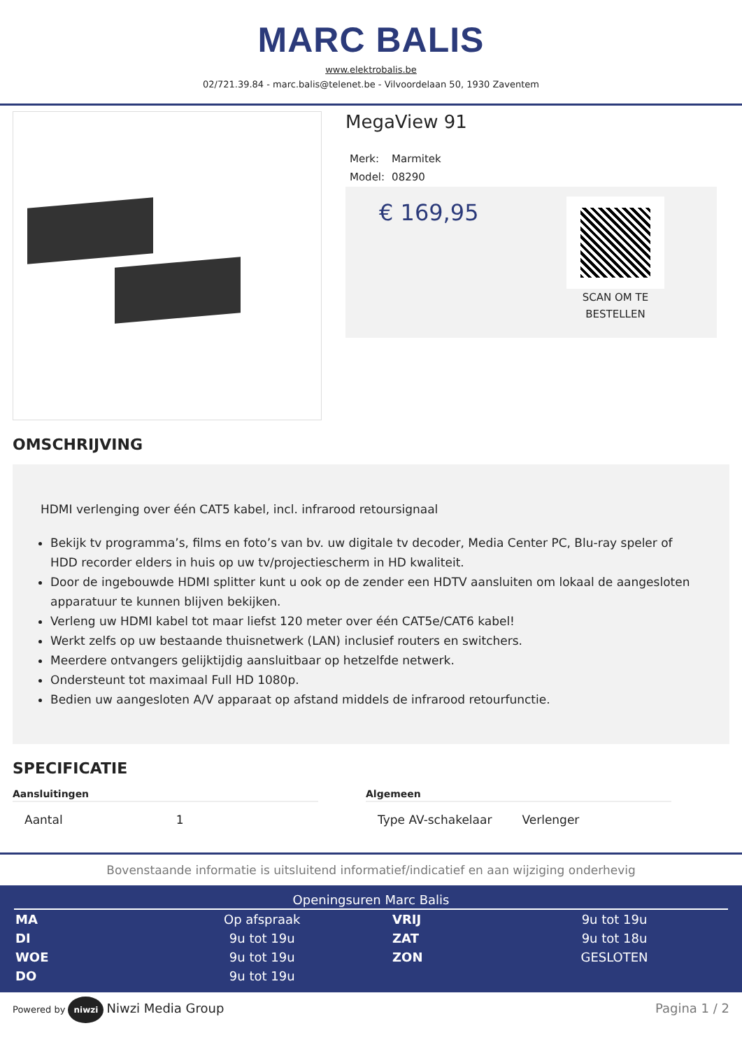MARC BALIS
www.elektrobalis.be
02/721.39.84 - marc.balis@telenet.be - Vilvoordelaan 50, 1930 Zaventem
MegaView 91
| Merk: | Marmitek |
| Model: | 08290 |
€ 169,95
SCAN OM TE
BESTELLEN
OMSCHRIJVING
HDMI verlenging over één CAT5 kabel, incl. infrarood retoursignaal
Bekijk tv programma’s, films en foto’s van bv. uw digitale tv decoder, Media Center PC, Blu-ray speler of HDD recorder elders in huis op uw tv/projectiescherm in HD kwaliteit.
Door de ingebouwde HDMI splitter kunt u ook op de zender een HDTV aansluiten om lokaal de aangesloten apparatuur te kunnen blijven bekijken.
Verleng uw HDMI kabel tot maar liefst 120 meter over één CAT5e/CAT6 kabel!
Werkt zelfs op uw bestaande thuisnetwerk (LAN) inclusief routers en switchers.
Meerdere ontvangers gelijktijdig aansluitbaar op hetzelfde netwerk.
Ondersteunt tot maximaal Full HD 1080p.
Bedien uw aangesloten A/V apparaat op afstand middels de infrarood retourfunctie.
SPECIFICATIE
Aansluitingen
| Aantal | 1 |
Algemeen
| Type AV-schakelaar | Verlenger |
Bovenstaande informatie is uitsluitend informatief/indicatief en aan wijziging onderhevig
Openingsuren Marc Balis
| MA | Op afspraak | VRIJ | 9u tot 19u |
| DI | 9u tot 19u | ZAT | 9u tot 18u |
| WOE | 9u tot 19u | ZON | GESLOTEN |
| DO | 9u tot 19u | | |
Powered by niwzi Niwzi Media Group Pagina 1 / 2